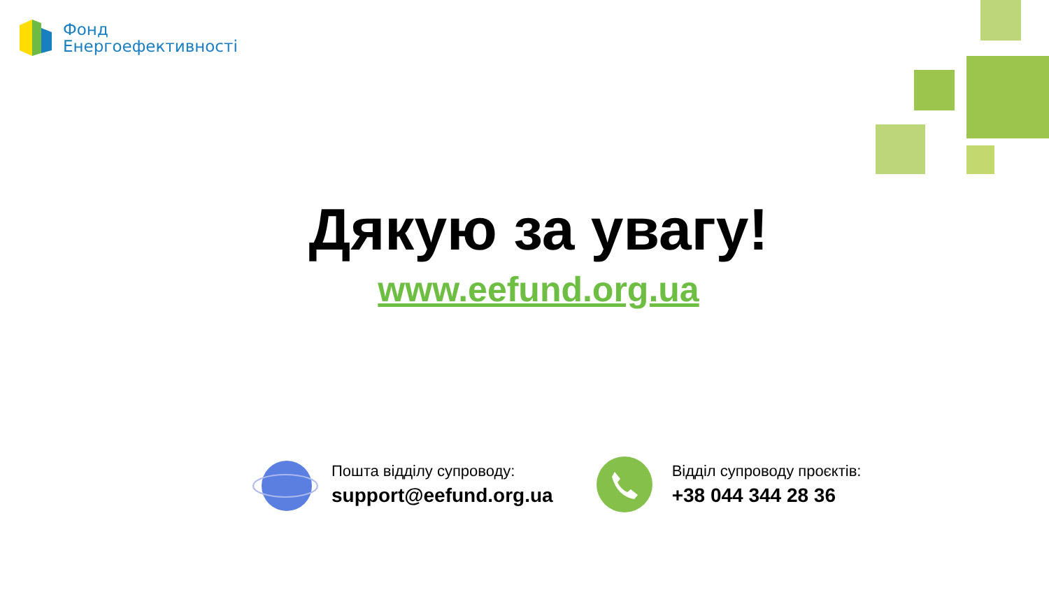Фонд
Енергоефективності
Дякую за увагу!
www.eefund.org.ua
Пошта відділу супроводу:
support@eefund.org.ua
Відділ супроводу проєктів:
+38 044 344 28 36